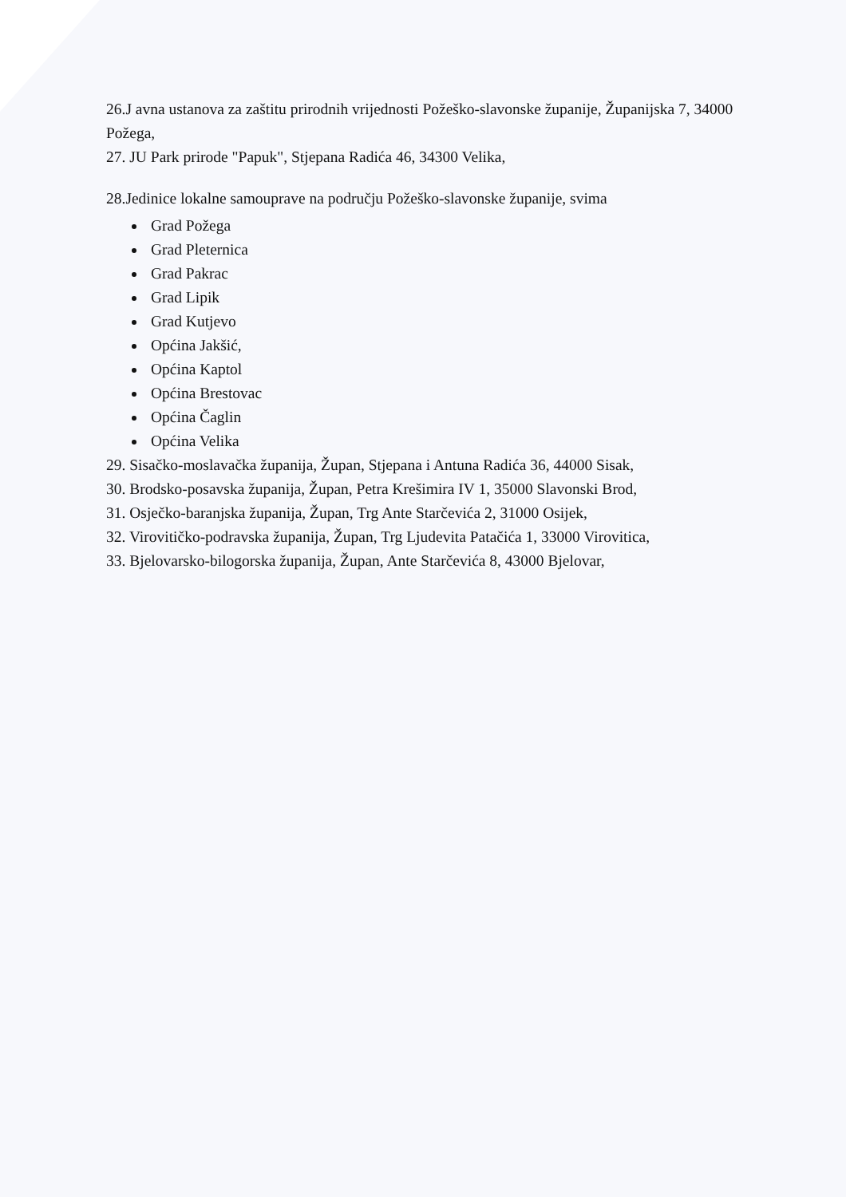26.J avna ustanova za zaštitu prirodnih vrijednosti Požeško-slavonske županije, Županijska 7, 34000 Požega,
27. JU Park prirode "Papuk", Stjepana Radića 46, 34300 Velika,
28.Jedinice lokalne samouprave na području Požeško-slavonske županije, svima
Grad Požega
Grad Pleternica
Grad Pakrac
Grad Lipik
Grad Kutjevo
Općina Jakšić,
Općina Kaptol
Općina Brestovac
Općina Čaglin
Općina Velika
29. Sisačko-moslavačka županija, Župan, Stjepana i Antuna Radića 36, 44000 Sisak,
30. Brodsko-posavska županija, Župan, Petra Krešimira IV 1, 35000 Slavonski Brod,
31. Osječko-baranjska županija, Župan, Trg Ante Starčevića 2, 31000 Osijek,
32. Virovitičko-podravska županija, Župan, Trg Ljudevita Patačića 1, 33000 Virovitica,
33. Bjelovarsko-bilogorska županija, Župan, Ante Starčevića 8, 43000 Bjelovar,